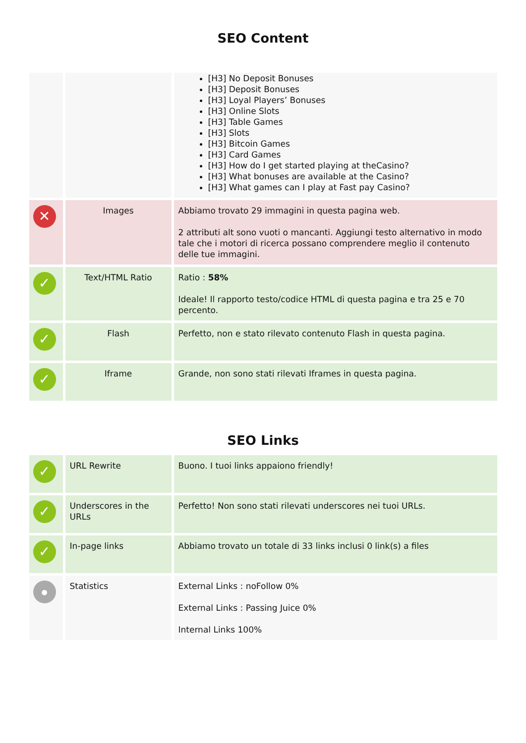SEO Content
| | | [H3] No Deposit Bonuses [H3] Deposit Bonuses [H3] Loyal Players’ Bonuses [H3] Online Slots [H3] Table Games [H3] Slots [H3] Bitcoin Games [H3] Card Games [H3] How do I get started playing at theCasino? [H3] What bonuses are available at the Casino? [H3] What games can I play at Fast pay Casino? |
| ✕ | Images | Abbiamo trovato 29 immagini in questa pagina web. 2 attributi alt sono vuoti o mancanti. Aggiungi testo alternativo in modo tale che i motori di ricerca possano comprendere meglio il contenuto delle tue immagini. |
| ✓ | Text/HTML Ratio | Ratio : 58% Ideale! Il rapporto testo/codice HTML di questa pagina e tra 25 e 70 percento. |
| ✓ | Flash | Perfetto, non e stato rilevato contenuto Flash in questa pagina. |
| ✓ | Iframe | Grande, non sono stati rilevati Iframes in questa pagina. |
SEO Links
| ✓ | URL Rewrite | Buono. I tuoi links appaiono friendly! |
| ✓ | Underscores in the URLs | Perfetto! Non sono stati rilevati underscores nei tuoi URLs. |
| ✓ | In-page links | Abbiamo trovato un totale di 33 links inclusi 0 link(s) a files |
| ● | Statistics | External Links : noFollow 0% External Links : Passing Juice 0% Internal Links 100% |